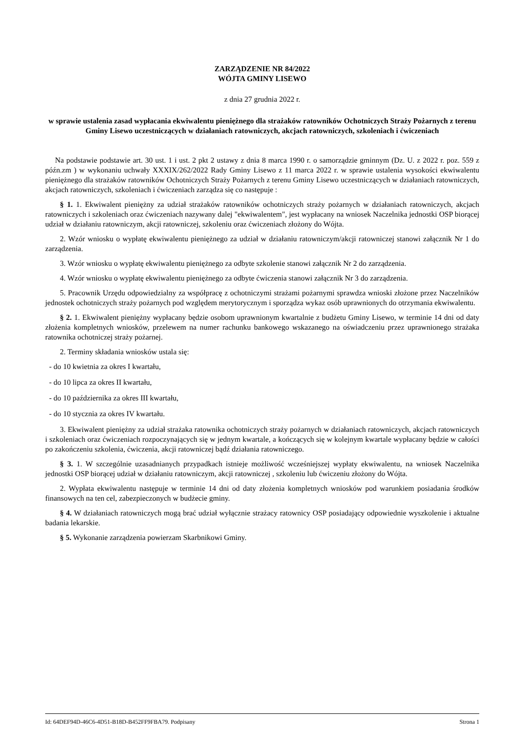ZARZĄDZENIE NR 84/2022
WÓJTA GMINY LISEWO
z dnia 27 grudnia 2022 r.
w sprawie ustalenia zasad wypłacania ekwiwalentu pieniężnego dla strażaków ratowników Ochotniczych Straży Pożarnych z terenu Gminy Lisewo uczestniczących w działaniach ratowniczych, akcjach ratowniczych, szkoleniach i ćwiczeniach
Na podstawie podstawie art. 30 ust. 1 i ust. 2 pkt 2 ustawy z dnia 8 marca 1990 r. o samorządzie gminnym (Dz. U. z 2022 r. poz. 559 z późn.zm ) w wykonaniu uchwały XXXIX/262/2022 Rady Gminy Lisewo z 11 marca 2022 r. w sprawie ustalenia wysokości ekwiwalentu pieniężnego dla strażaków ratowników Ochotniczych Straży Pożarnych z terenu Gminy Lisewo uczestniczących w działaniach ratowniczych, akcjach ratowniczych, szkoleniach i ćwiczeniach zarządza się co następuje :
§ 1. 1. Ekwiwalent pieniężny za udział strażaków ratowników ochotniczych straży pożarnych w działaniach ratowniczych, akcjach ratowniczych i szkoleniach oraz ćwiczeniach nazywany dalej "ekwiwalentem", jest wypłacany na wniosek Naczelnika jednostki OSP biorącej udział w działaniu ratowniczym, akcji ratowniczej, szkoleniu oraz ćwiczeniach złożony do Wójta.
2. Wzór wniosku o wypłatę ekwiwalentu pieniężnego za udział w działaniu ratowniczym/akcji ratowniczej stanowi załącznik Nr 1 do zarządzenia.
3. Wzór wniosku o wypłatę ekwiwalentu pieniężnego za odbyte szkolenie stanowi załącznik Nr 2 do zarządzenia.
4. Wzór wniosku o wypłatę ekwiwalentu pieniężnego za odbyte ćwiczenia stanowi załącznik Nr 3 do zarządzenia.
5. Pracownik Urzędu odpowiedzialny za współpracę z ochotniczymi strażami pożarnymi sprawdza wnioski złożone przez Naczelników jednostek ochotniczych straży pożarnych pod względem merytorycznym i sporządza wykaz osób uprawnionych do otrzymania ekwiwalentu.
§ 2. 1. Ekwiwalent pieniężny wypłacany będzie osobom uprawnionym kwartalnie z budżetu Gminy Lisewo, w terminie 14 dni od daty złożenia kompletnych wniosków, przelewem na numer rachunku bankowego wskazanego na oświadczeniu przez uprawnionego strażaka ratownika ochotniczej straży pożarnej.
2. Terminy składania wniosków ustala się:
- do 10 kwietnia za okres I kwartału,
- do 10 lipca za okres II kwartału,
- do 10 października za okres III kwartału,
- do 10 stycznia za okres IV kwartału.
3. Ekwiwalent pieniężny za udział strażaka ratownika ochotniczych straży pożarnych w działaniach ratowniczych, akcjach ratowniczych i szkoleniach oraz ćwiczeniach rozpoczynających się w jednym kwartale, a kończących się w kolejnym kwartale wypłacany będzie w całości po zakończeniu szkolenia, ćwiczenia, akcji ratowniczej bądź działania ratowniczego.
§ 3. 1. W szczególnie uzasadnianych przypadkach istnieje możliwość wcześniejszej wypłaty ekwiwalentu, na wniosek Naczelnika jednostki OSP biorącej udział w działaniu ratowniczym, akcji ratowniczej , szkoleniu lub ćwiczeniu złożony do Wójta.
2. Wypłata ekwiwalentu następuje w terminie 14 dni od daty złożenia kompletnych wniosków pod warunkiem posiadania środków finansowych na ten cel, zabezpieczonych w budżecie gminy.
§ 4. W działaniach ratowniczych mogą brać udział wyłącznie strażacy ratownicy OSP posiadający odpowiednie wyszkolenie i aktualne badania lekarskie.
§ 5. Wykonanie zarządzenia powierzam Skarbnikowi Gminy.
Id: 64DEF94D-46C6-4D51-B18D-B452FF9FBA79. Podpisany Strona 1